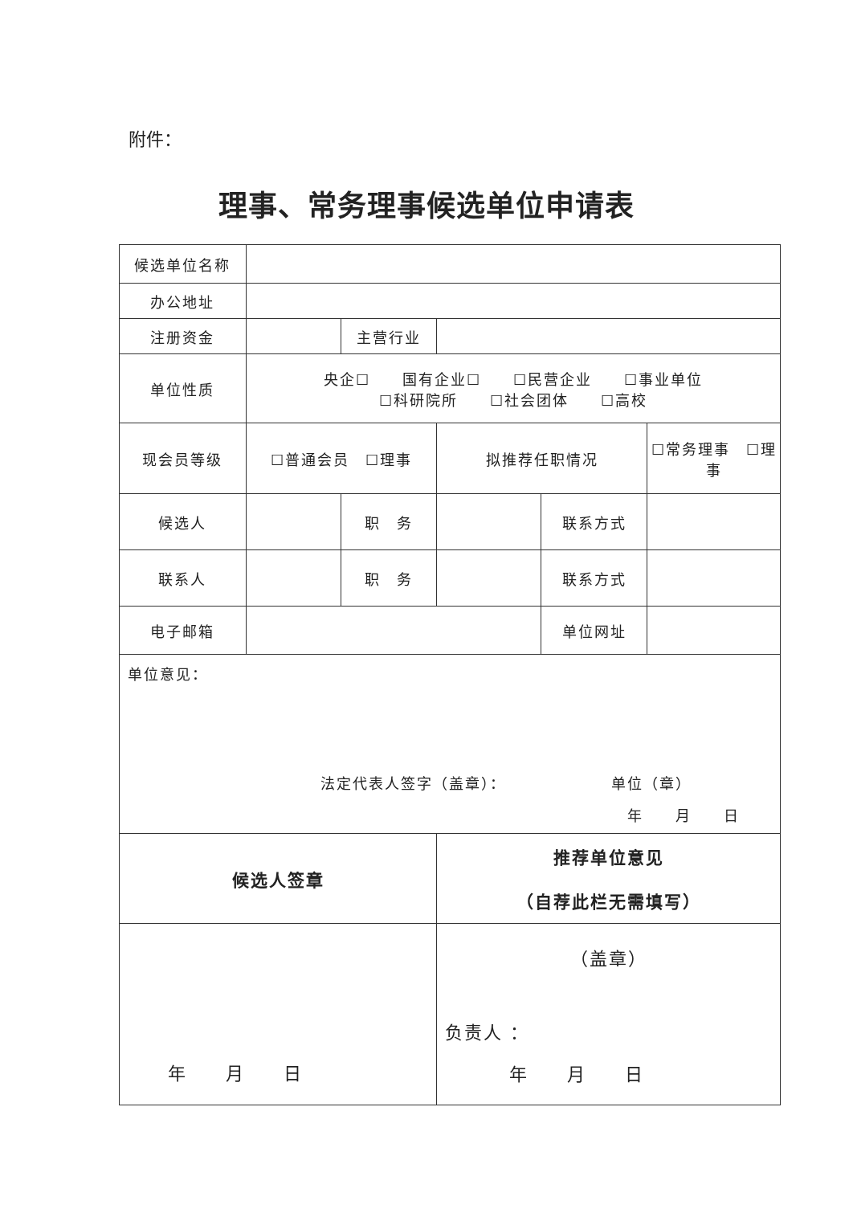附件：
理事、常务理事候选单位申请表
| 候选单位名称 | | | | | |
| 办公地址 | | | | | |
| 注册资金 | | 主营行业 | | | |
| 单位性质 | 央企☐ 国有企业☐ ☐民营企业 ☐事业单位 ☐科研院所 ☐社会团体 ☐高校 | | | | |
| 现会员等级 | ☐普通会员 ☐理事 | | 拟推荐任职情况 | | ☐常务理事 ☐理事 |
| 候选人 | | 职 务 | | 联系方式 | |
| 联系人 | | 职 务 | | 联系方式 | |
| 电子邮箱 | | | | 单位网址 | |
| 单位意见： 法定代表人签字（盖章）： 单位（章） 年 月 日 | | | | | |
| 候选人签章 | | | 推荐单位意见 （自荐此栏无需填写） | | |
| 年 月 日 | | | （盖章） 负责人 ： 年 月 日 | | |